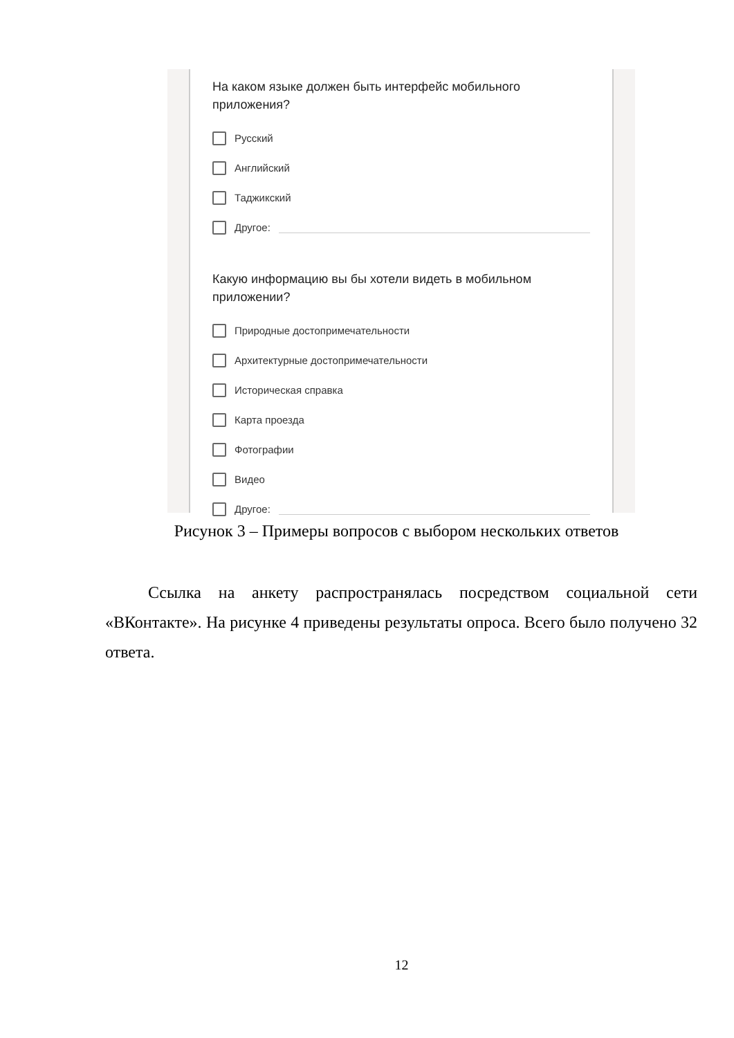На каком языке должен быть интерфейс мобильного приложения?
Русский
Английский
Таджикский
Другое:
Какую информацию вы бы хотели видеть в мобильном приложении?
Природные достопримечательности
Архитектурные достопримечательности
Историческая справка
Карта проезда
Фотографии
Видео
Другое:
Рисунок 3 – Примеры вопросов с выбором нескольких ответов
Ссылка на анкету распространялась посредством социальной сети «ВКонтакте». На рисунке 4 приведены результаты опроса. Всего было получено 32 ответа.
12